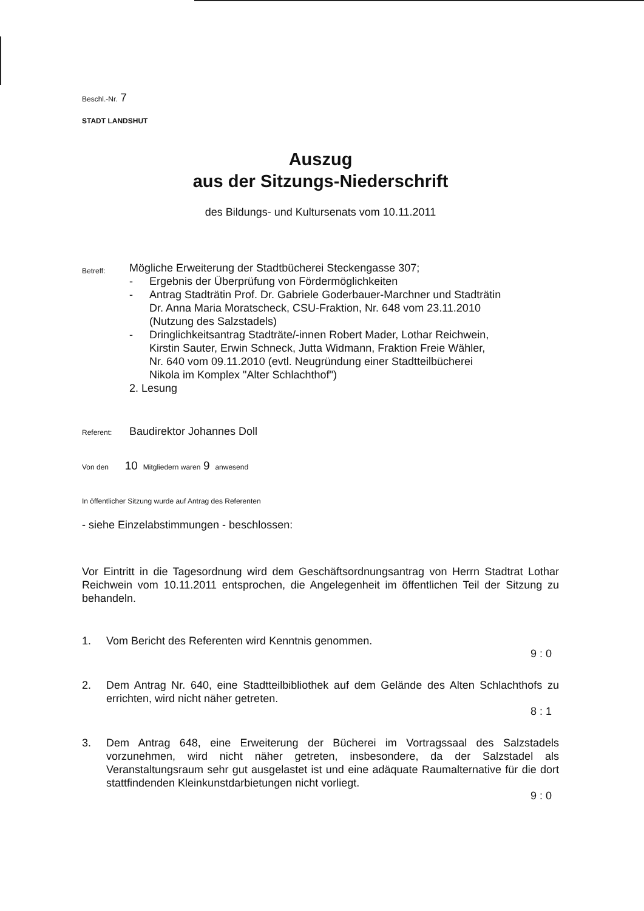Beschl.-Nr. 7
STADT LANDSHUT
Auszug
aus der Sitzungs-Niederschrift
des Bildungs- und Kultursenats vom 10.11.2011
Betreff:
Mögliche Erweiterung der Stadtbücherei Steckengasse 307;
- Ergebnis der Überprüfung von Fördermöglichkeiten
- Antrag Stadträtin Prof. Dr. Gabriele Goderbauer-Marchner und Stadträtin
Dr. Anna Maria Moratscheck, CSU-Fraktion, Nr. 648 vom 23.11.2010
(Nutzung des Salzstadels)
- Dringlichkeitsantrag Stadträte/-innen Robert Mader, Lothar Reichwein,
Kirstin Sauter, Erwin Schneck, Jutta Widmann, Fraktion Freie Wähler,
Nr. 640 vom 09.11.2010 (evtl. Neugründung einer Stadtteilbücherei
Nikola im Komplex "Alter Schlachthof")
2. Lesung
Referent:
Baudirektor Johannes Doll
Von den 10 Mitgliedern waren 9 anwesend
In öffentlicher Sitzung wurde auf Antrag des Referenten
- siehe Einzelabstimmungen - beschlossen:
Vor Eintritt in die Tagesordnung wird dem Geschäftsordnungsantrag von Herrn Stadtrat Lothar Reichwein vom 10.11.2011 entsprochen, die Angelegenheit im öffentlichen Teil der Sitzung zu behandeln.
1. Vom Bericht des Referenten wird Kenntnis genommen.
9 : 0
2. Dem Antrag Nr. 640, eine Stadtteilbibliothek auf dem Gelände des Alten Schlachthofs zu errichten, wird nicht näher getreten.
8 : 1
3. Dem Antrag 648, eine Erweiterung der Bücherei im Vortragssaal des Salzstadels vorzunehmen, wird nicht näher getreten, insbesondere, da der Salzstadel als Veranstaltungsraum sehr gut ausgelastet ist und eine adäquate Raumalternative für die dort stattfindenden Kleinkunstdarbietungen nicht vorliegt.
9 : 0